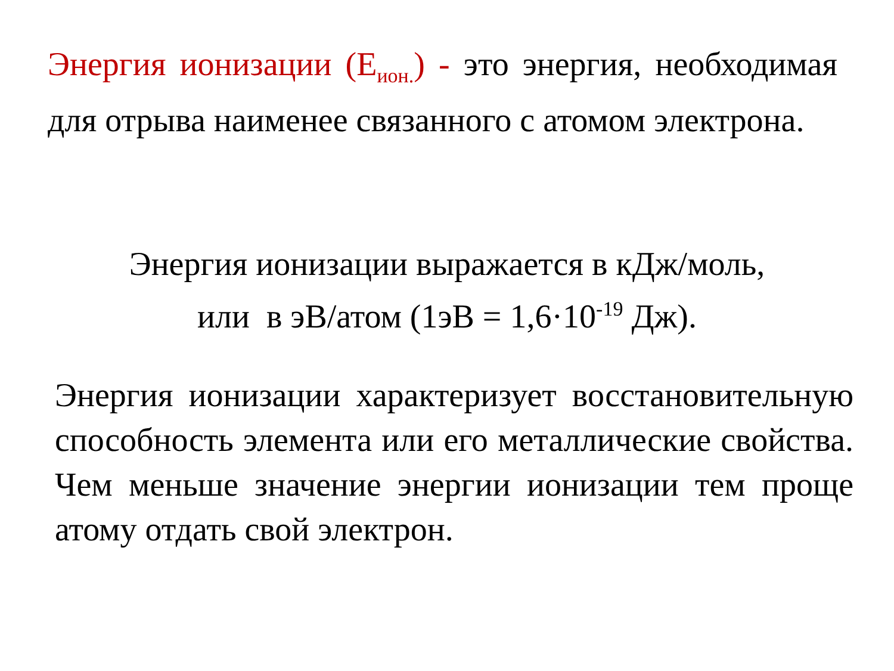Энергия ионизации (Е<sub>ион.</sub>) - это энергия, необходимая для отрыва наименее связанного с атомом электрона.
Энергия ионизации выражается в кДж/моль,
или в эВ/атом (1эВ = 1,6·10<sup>-19</sup> Дж).
Энергия ионизации характеризует восстановительную способность элемента или его металлические свойства. Чем меньше значение энергии ионизации тем проще атому отдать свой электрон.